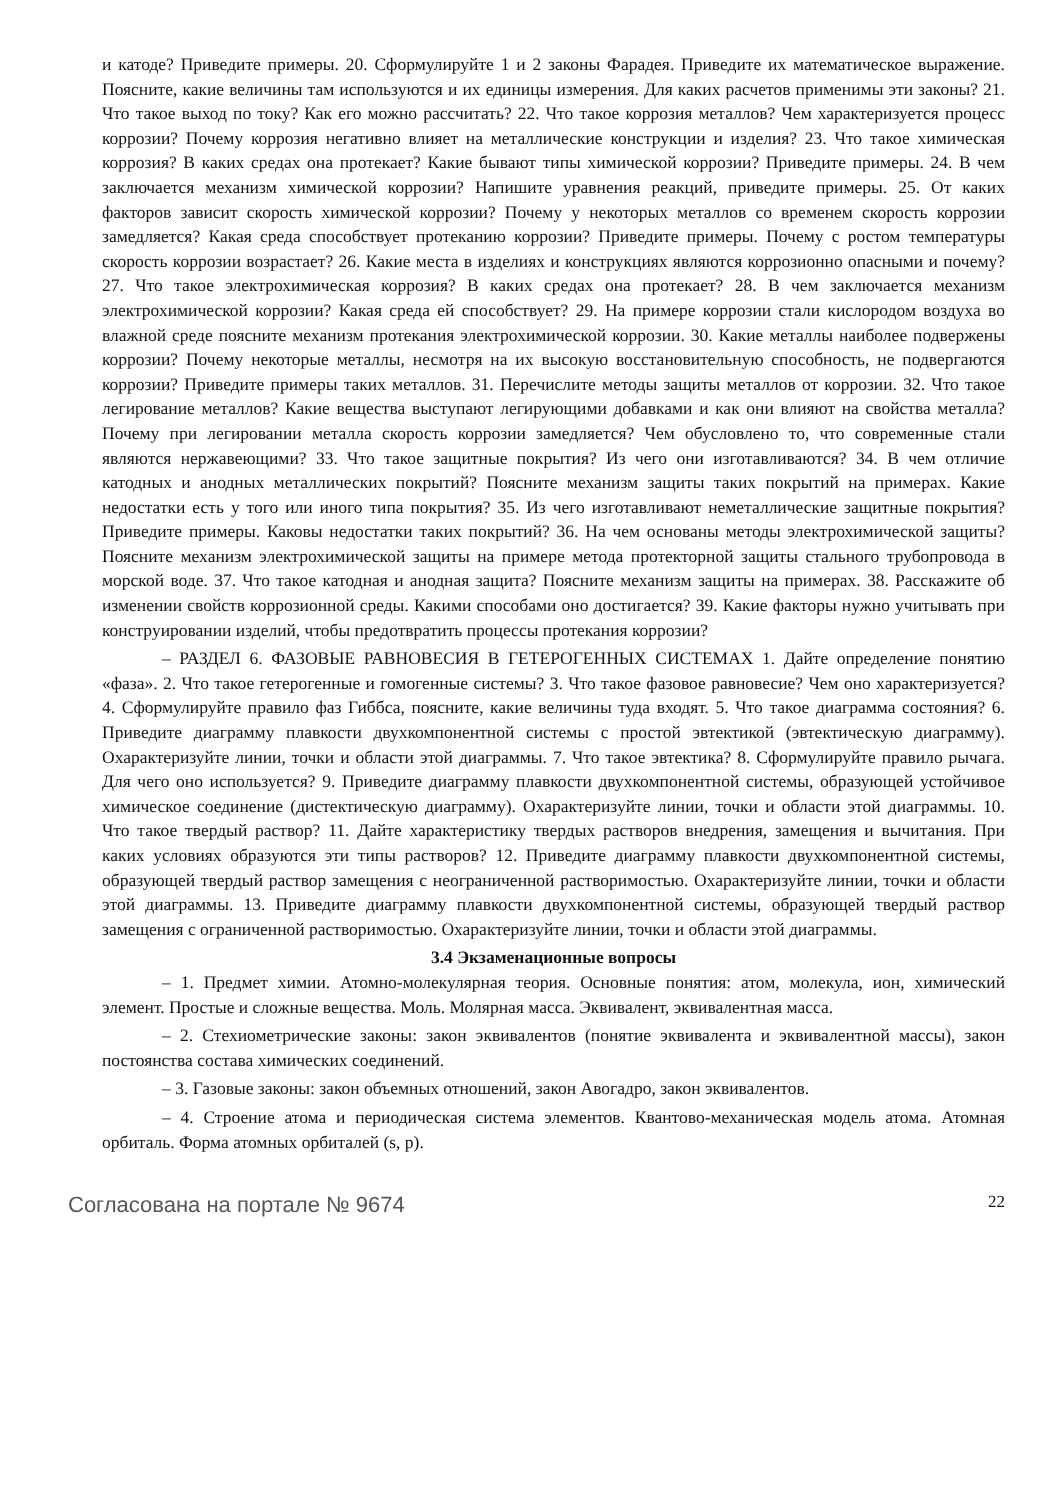и катоде? Приведите примеры. 20. Сформулируйте 1 и 2 законы Фарадея. Приведите их математическое выражение. Поясните, какие величины там используются и их единицы измерения. Для каких расчетов применимы эти законы? 21. Что такое выход по току? Как его можно рассчитать? 22. Что такое коррозия металлов? Чем характеризуется процесс коррозии? Почему коррозия негативно влияет на металлические конструкции и изделия? 23. Что такое химическая коррозия? В каких средах она протекает? Какие бывают типы химической коррозии? Приведите примеры. 24. В чем заключается механизм химической коррозии? Напишите уравнения реакций, приведите примеры. 25. От каких факторов зависит скорость химической коррозии? Почему у некоторых металлов со временем скорость коррозии замедляется? Какая среда способствует протеканию коррозии? Приведите примеры. Почему с ростом температуры скорость коррозии возрастает? 26. Какие места в изделиях и конструкциях являются коррозионно опасными и почему? 27. Что такое электрохимическая коррозия? В каких средах она протекает? 28. В чем заключается механизм электрохимической коррозии? Какая среда ей способствует? 29. На примере коррозии стали кислородом воздуха во влажной среде поясните механизм протекания электрохимической коррозии. 30. Какие металлы наиболее подвержены коррозии? Почему некоторые металлы, несмотря на их высокую восстановительную способность, не подвергаются коррозии? Приведите примеры таких металлов. 31. Перечислите методы защиты металлов от коррозии. 32. Что такое легирование металлов? Какие вещества выступают легирующими добавками и как они влияют на свойства металла? Почему при легировании металла скорость коррозии замедляется? Чем обусловлено то, что современные стали являются нержавеющими? 33. Что такое защитные покрытия? Из чего они изготавливаются? 34. В чем отличие катодных и анодных металлических покрытий? Поясните механизм защиты таких покрытий на примерах. Какие недостатки есть у того или иного типа покрытия? 35. Из чего изготавливают неметаллические защитные покрытия? Приведите примеры. Каковы недостатки таких покрытий? 36. На чем основаны методы электрохимической защиты? Поясните механизм электрохимической защиты на примере метода протекторной защиты стального трубопровода в морской воде. 37. Что такое катодная и анодная защита? Поясните механизм защиты на примерах. 38. Расскажите об изменении свойств коррозионной среды. Какими способами оно достигается? 39. Какие факторы нужно учитывать при конструировании изделий, чтобы предотвратить процессы протекания коррозии?
– РАЗДЕЛ 6. ФАЗОВЫЕ РАВНОВЕСИЯ В ГЕТЕРОГЕННЫХ СИСТЕМАХ 1. Дайте определение понятию «фаза». 2. Что такое гетерогенные и гомогенные системы? 3. Что такое фазовое равновесие? Чем оно характеризуется? 4. Сформулируйте правило фаз Гиббса, поясните, какие величины туда входят. 5. Что такое диаграмма состояния? 6. Приведите диаграмму плавкости двухкомпонентной системы с простой эвтектикой (эвтектическую диаграмму). Охарактеризуйте линии, точки и области этой диаграммы. 7. Что такое эвтектика? 8. Сформулируйте правило рычага. Для чего оно используется? 9. Приведите диаграмму плавкости двухкомпонентной системы, образующей устойчивое химическое соединение (дистектическую диаграмму). Охарактеризуйте линии, точки и области этой диаграммы. 10. Что такое твердый раствор? 11. Дайте характеристику твердых растворов внедрения, замещения и вычитания. При каких условиях образуются эти типы растворов? 12. Приведите диаграмму плавкости двухкомпонентной системы, образующей твердый раствор замещения с неограниченной растворимостью. Охарактеризуйте линии, точки и области этой диаграммы. 13. Приведите диаграмму плавкости двухкомпонентной системы, образующей твердый раствор замещения с ограниченной растворимостью. Охарактеризуйте линии, точки и области этой диаграммы.
3.4 Экзаменационные вопросы
– 1. Предмет химии. Атомно-молекулярная теория. Основные понятия: атом, молекула, ион, химический элемент. Простые и сложные вещества. Моль. Молярная масса. Эквивалент, эквивалентная масса.
– 2. Стехиометрические законы: закон эквивалентов (понятие эквивалента и эквивалентной массы), закон постоянства состава химических соединений.
– 3. Газовые законы: закон объемных отношений, закон Авогадро, закон эквивалентов.
– 4. Строение атома и периодическая система элементов. Квантово-механическая модель атома. Атомная орбиталь. Форма атомных орбиталей (s, p).
Согласована на портале № 9674 22